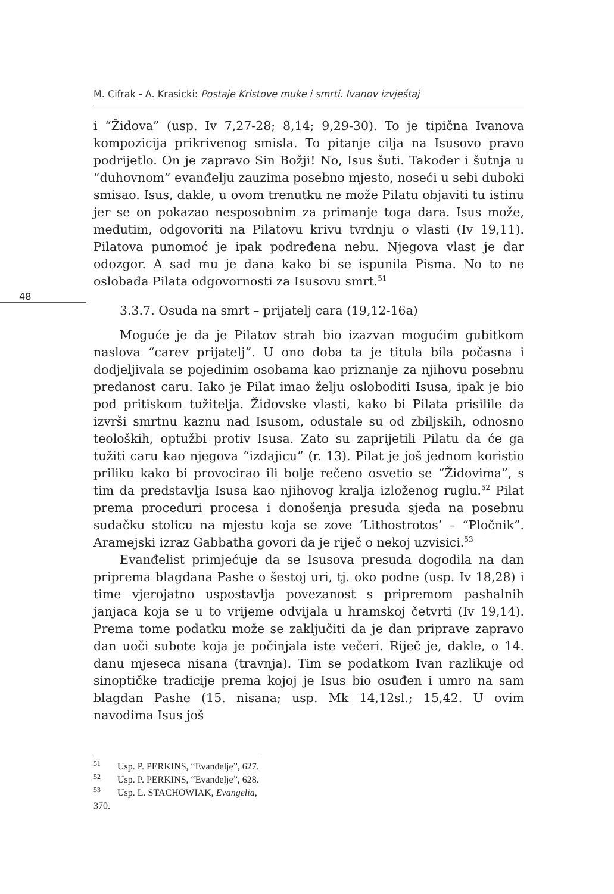M. Cifrak - A. Krasicki: Postaje Kristove muke i smrti. Ivanov izvještaj
48
i “Židova” (usp. Iv 7,27-28; 8,14; 9,29-30). To je tipična Ivanova kompozicija prikrivenog smisla. To pitanje cilja na Isusovo pravo podrijetlo. On je zapravo Sin Božji! No, Isus šuti. Također i šutnja u “duhovnom” evanđelju zauzima posebno mjesto, noseći u sebi duboki smisao. Isus, dakle, u ovom trenutku ne može Pilatu objaviti tu istinu jer se on pokazao nesposobnim za primanje toga dara. Isus može, međutim, odgovoriti na Pilatovu krivu tvrdnju o vlasti (Iv 19,11). Pilatova punomoć je ipak podređena nebu. Njegova vlast je dar odozgor. A sad mu je dana kako bi se ispunila Pisma. No to ne oslobađa Pilata odgovornosti za Isusovu smrt.<sup>51</sup>
3.3.7. Osuda na smrt – prijatelj cara (19,12-16a)
Moguće je da je Pilatov strah bio izazvan mogućim gubitkom naslova “carev prijatelj”. U ono doba ta je titula bila počasna i dodjeljivala se pojedinim osobama kao priznanje za njihovu posebnu predanost caru. Iako je Pilat imao želju osloboditi Isusa, ipak je bio pod pritiskom tužitelja. Židovske vlasti, kako bi Pilata prisilile da izvrši smrtnu kaznu nad Isusom, odustale su od zbiljskih, odnosno teoloških, optužbi protiv Isusa. Zato su zaprijetili Pilatu da će ga tužiti caru kao njegova “izdajicu” (r. 13). Pilat je još jednom koristio priliku kako bi provocirao ili bolje rečeno osvetio se “Židovima”, s tim da predstavlja Isusa kao njihovog kralja izloženog ruglu.<sup>52</sup> Pilat prema proceduri procesa i donošenja presuda sjeda na posebnu sudačku stolicu na mjestu koja se zove ‘Lithostrotos’ – “Pločnik”. Aramejski izraz Gabbatha govori da je riječ o nekoj uzvisici.<sup>53</sup>
Evanđelist primjećuje da se Isusova presuda dogodila na dan priprema blagdana Pashe o šestoj uri, tj. oko podne (usp. Iv 18,28) i time vjerojatno uspostavlja povezanost s pripremom pashalnih janjaca koja se u to vrijeme odvijala u hramskoj četvrti (Iv 19,14). Prema tome podatku može se zaključiti da je dan priprave zapravo dan uoči subote koja je počinjala iste večeri. Riječ je, dakle, o 14. danu mjeseca nisana (travnja). Tim se podatkom Ivan razlikuje od sinoptičke tradicije prema kojoj je Isus bio osuđen i umro na sam blagdan Pashe (15. nisana; usp. Mk 14,12sl.; 15,42. U ovim navodima Isus još
<sup>51</sup> Usp. P. PERKINS, “Evanđelje”, 627.
<sup>52</sup> Usp. P. PERKINS, “Evanđelje”, 628.
<sup>53</sup> Usp. L. STACHOWIAK, Evangelia, 370.